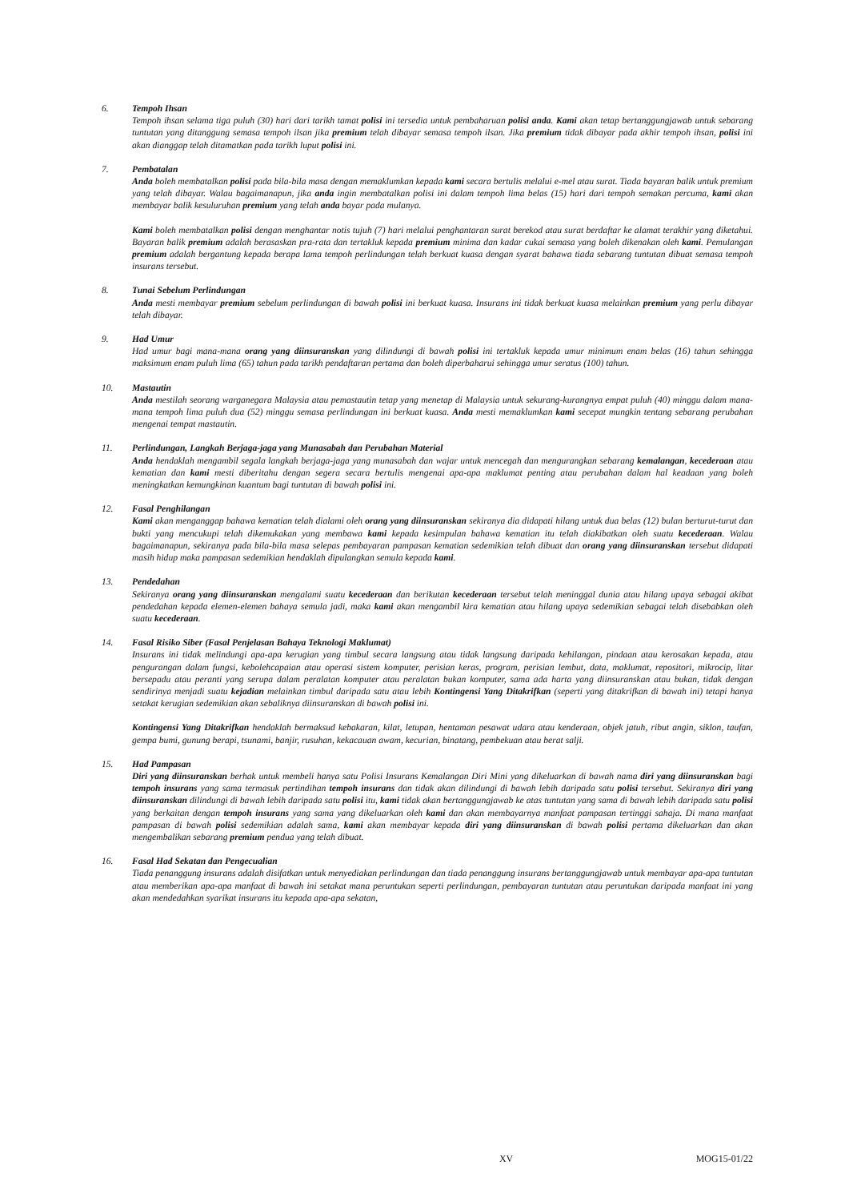6. Tempoh Ihsan
Tempoh ihsan selama tiga puluh (30) hari dari tarikh tamat polisi ini tersedia untuk pembaharuan polisi anda. Kami akan tetap bertanggungjawab untuk sebarang tuntutan yang ditanggung semasa tempoh ilsan jika premium telah dibayar semasa tempoh ilsan. Jika premium tidak dibayar pada akhir tempoh ihsan, polisi ini akan dianggap telah ditamatkan pada tarikh luput polisi ini.
7. Pembatalan
Anda boleh membatalkan polisi pada bila-bila masa dengan memaklumkan kepada kami secara bertulis melalui e-mel atau surat. Tiada bayaran balik untuk premium yang telah dibayar. Walau bagaimanapun, jika anda ingin membatalkan polisi ini dalam tempoh lima belas (15) hari dari tempoh semakan percuma, kami akan membayar balik kesuluruhan premium yang telah anda bayar pada mulanya.
Kami boleh membatalkan polisi dengan menghantar notis tujuh (7) hari melalui penghantaran surat berekod atau surat berdaftar ke alamat terakhir yang diketahui. Bayaran balik premium adalah berasaskan pra-rata dan tertakluk kepada premium minima dan kadar cukai semasa yang boleh dikenakan oleh kami. Pemulangan premium adalah bergantung kepada berapa lama tempoh perlindungan telah berkuat kuasa dengan syarat bahawa tiada sebarang tuntutan dibuat semasa tempoh insurans tersebut.
8. Tunai Sebelum Perlindungan
Anda mesti membayar premium sebelum perlindungan di bawah polisi ini berkuat kuasa. Insurans ini tidak berkuat kuasa melainkan premium yang perlu dibayar telah dibayar.
9. Had Umur
Had umur bagi mana-mana orang yang diinsuranskan yang dilindungi di bawah polisi ini tertakluk kepada umur minimum enam belas (16) tahun sehingga maksimum enam puluh lima (65) tahun pada tarikh pendaftaran pertama dan boleh diperbaharui sehingga umur seratus (100) tahun.
10. Mastautin
Anda mestilah seorang warganegara Malaysia atau pemastautin tetap yang menetap di Malaysia untuk sekurang-kurangnya empat puluh (40) minggu dalam mana-mana tempoh lima puluh dua (52) minggu semasa perlindungan ini berkuat kuasa. Anda mesti memaklumkan kami secepat mungkin tentang sebarang perubahan mengenai tempat mastautin.
11. Perlindungan, Langkah Berjaga-jaga yang Munasabah dan Perubahan Material
Anda hendaklah mengambil segala langkah berjaga-jaga yang munasabah dan wajar untuk mencegah dan mengurangkan sebarang kemalangan, kecederaan atau kematian dan kami mesti diberitahu dengan segera secara bertulis mengenai apa-apa maklumat penting atau perubahan dalam hal keadaan yang boleh meningkatkan kemungkinan kuantum bagi tuntutan di bawah polisi ini.
12. Fasal Penghilangan
Kami akan menganggap bahawa kematian telah dialami oleh orang yang diinsuranskan sekiranya dia didapati hilang untuk dua belas (12) bulan berturut-turut dan bukti yang mencukupi telah dikemukakan yang membawa kami kepada kesimpulan bahawa kematian itu telah diakibatkan oleh suatu kecederaan. Walau bagaimanapun, sekiranya pada bila-bila masa selepas pembayaran pampasan kematian sedemikian telah dibuat dan orang yang diinsuranskan tersebut didapati masih hidup maka pampasan sedemikian hendaklah dipulangkan semula kepada kami.
13. Pendedahan
Sekiranya orang yang diinsuranskan mengalami suatu kecederaan dan berikutan kecederaan tersebut telah meninggal dunia atau hilang upaya sebagai akibat pendedahan kepada elemen-elemen bahaya semula jadi, maka kami akan mengambil kira kematian atau hilang upaya sedemikian sebagai telah disebabkan oleh suatu kecederaan.
14. Fasal Risiko Siber (Fasal Penjelasan Bahaya Teknologi Maklumat)
Insurans ini tidak melindungi apa-apa kerugian yang timbul secara langsung atau tidak langsung daripada kehilangan, pindaan atau kerosakan kepada, atau pengurangan dalam fungsi, kebolehcapaian atau operasi sistem komputer, perisian keras, program, perisian lembut, data, maklumat, repositori, mikrocip, litar bersepadu atau peranti yang serupa dalam peralatan komputer atau peralatan bukan komputer, sama ada harta yang diinsuranskan atau bukan, tidak dengan sendirinya menjadi suatu kejadian melainkan timbul daripada satu atau lebih Kontingensi Yang Ditakrifkan (seperti yang ditakrifkan di bawah ini) tetapi hanya setakat kerugian sedemikian akan sebaliknya diinsuranskan di bawah polisi ini.
Kontingensi Yang Ditakrifkan hendaklah bermaksud kebakaran, kilat, letupan, hentaman pesawat udara atau kenderaan, objek jatuh, ribut angin, siklon, taufan, gempa bumi, gunung berapi, tsunami, banjir, rusuhan, kekacauan awam, kecurian, binatang, pembekuan atau berat salji.
15. Had Pampasan
Diri yang diinsuranskan berhak untuk membeli hanya satu Polisi Insurans Kemalangan Diri Mini yang dikeluarkan di bawah nama diri yang diinsuranskan bagi tempoh insurans yang sama termasuk pertindihan tempoh insurans dan tidak akan dilindungi di bawah lebih daripada satu polisi tersebut. Sekiranya diri yang diinsuranskan dilindungi di bawah lebih daripada satu polisi itu, kami tidak akan bertanggungjawab ke atas tuntutan yang sama di bawah lebih daripada satu polisi yang berkaitan dengan tempoh insurans yang sama yang dikeluarkan oleh kami dan akan membayarnya manfaat pampasan tertinggi sahaja. Di mana manfaat pampasan di bawah polisi sedemikian adalah sama, kami akan membayar kepada diri yang diinsuranskan di bawah polisi pertama dikeluarkan dan akan mengembalikan sebarang premium pendua yang telah dibuat.
16. Fasal Had Sekatan dan Pengecualian
Tiada penanggung insurans adalah disifatkan untuk menyediakan perlindungan dan tiada penanggung insurans bertanggungjawab untuk membayar apa-apa tuntutan atau memberikan apa-apa manfaat di bawah ini setakat mana peruntukan seperti perlindungan, pembayaran tuntutan atau peruntukan daripada manfaat ini yang akan mendedahkan syarikat insurans itu kepada apa-apa sekatan,
XV MOG15-01/22